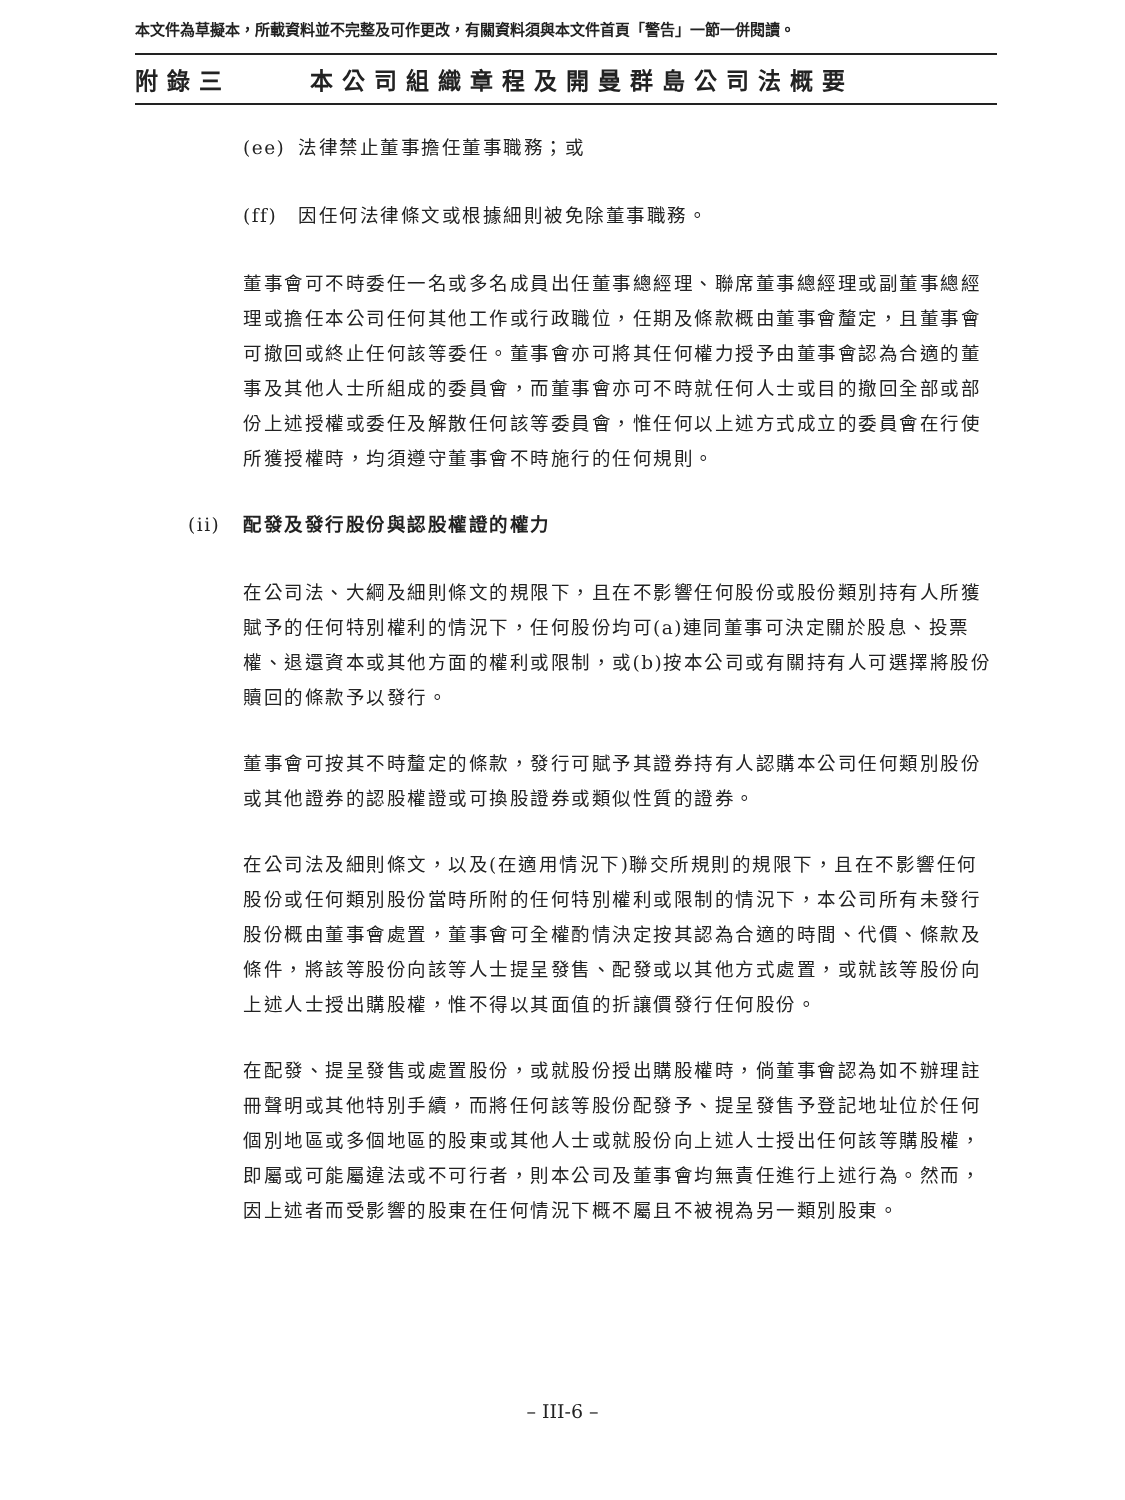本文件為草擬本，所載資料並不完整及可作更改，有關資料須與本文件首頁「警告」一節一併閱讀。
附錄三 本公司組織章程及開曼群島公司法概要
(ee) 法律禁止董事擔任董事職務；或
(ff) 因任何法律條文或根據細則被免除董事職務。
董事會可不時委任一名或多名成員出任董事總經理、聯席董事總經理或副董事總經理或擔任本公司任何其他工作或行政職位，任期及條款概由董事會釐定，且董事會可撤回或終止任何該等委任。董事會亦可將其任何權力授予由董事會認為合適的董事及其他人士所組成的委員會，而董事會亦可不時就任何人士或目的撤回全部或部份上述授權或委任及解散任何該等委員會，惟任何以上述方式成立的委員會在行使所獲授權時，均須遵守董事會不時施行的任何規則。
(ii) 配發及發行股份與認股權證的權力
在公司法、大綱及細則條文的規限下，且在不影響任何股份或股份類別持有人所獲賦予的任何特別權利的情況下，任何股份均可(a)連同董事可決定關於股息、投票權、退還資本或其他方面的權利或限制，或(b)按本公司或有關持有人可選擇將股份贖回的條款予以發行。
董事會可按其不時釐定的條款，發行可賦予其證券持有人認購本公司任何類別股份或其他證券的認股權證或可換股證券或類似性質的證券。
在公司法及細則條文，以及(在適用情況下)聯交所規則的規限下，且在不影響任何股份或任何類別股份當時所附的任何特別權利或限制的情況下，本公司所有未發行股份概由董事會處置，董事會可全權酌情決定按其認為合適的時間、代價、條款及條件，將該等股份向該等人士提呈發售、配發或以其他方式處置，或就該等股份向上述人士授出購股權，惟不得以其面值的折讓價發行任何股份。
在配發、提呈發售或處置股份，或就股份授出購股權時，倘董事會認為如不辦理註冊聲明或其他特別手續，而將任何該等股份配發予、提呈發售予登記地址位於任何個別地區或多個地區的股東或其他人士或就股份向上述人士授出任何該等購股權，即屬或可能屬違法或不可行者，則本公司及董事會均無責任進行上述行為。然而，因上述者而受影響的股東在任何情況下概不屬且不被視為另一類別股東。
– III-6 –